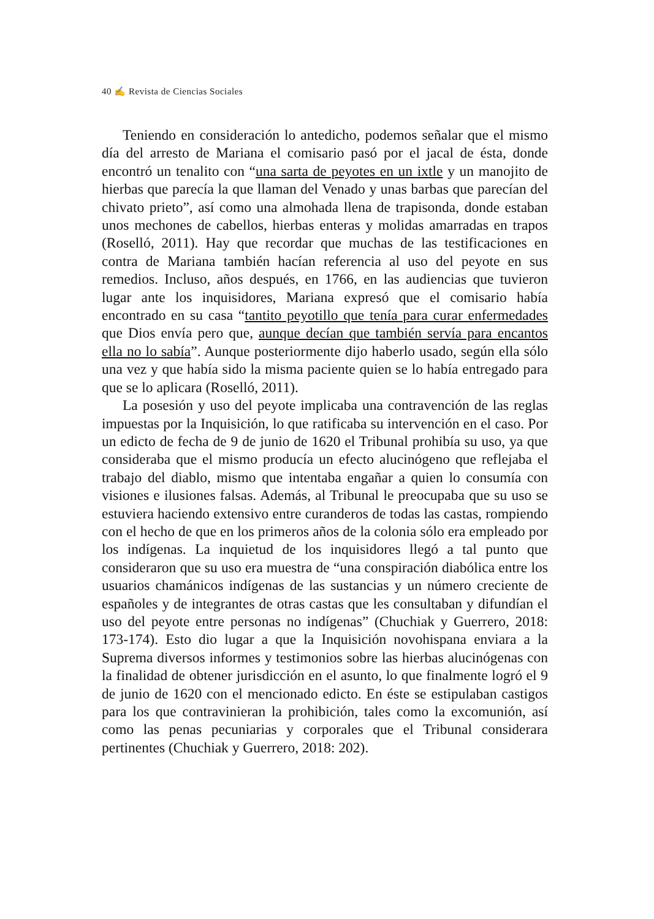40 ✍ Revista de Ciencias Sociales
Teniendo en consideración lo antedicho, podemos señalar que el mismo día del arresto de Mariana el comisario pasó por el jacal de ésta, donde encontró un tenalito con “una sarta de peyotes en un ixtle y un manojito de hierbas que parecía la que llaman del Venado y unas barbas que parecían del chivato prieto”, así como una almohada llena de trapisonda, donde estaban unos mechones de cabellos, hierbas enteras y molidas amarradas en trapos (Roselló, 2011). Hay que recordar que muchas de las testificaciones en contra de Mariana también hacían referencia al uso del peyote en sus remedios. Incluso, años después, en 1766, en las audiencias que tuvieron lugar ante los inquisidores, Mariana expresó que el comisario había encontrado en su casa “tantito peyotillo que tenía para curar enfermedades que Dios envía pero que, aunque decían que también servía para encantos ella no lo sabía”. Aunque posteriormente dijo haberlo usado, según ella sólo una vez y que había sido la misma paciente quien se lo había entregado para que se lo aplicara (Roselló, 2011).
La posesión y uso del peyote implicaba una contravención de las reglas impuestas por la Inquisición, lo que ratificaba su intervención en el caso. Por un edicto de fecha de 9 de junio de 1620 el Tribunal prohibía su uso, ya que consideraba que el mismo producía un efecto alucinógeno que reflejaba el trabajo del diablo, mismo que intentaba engañar a quien lo consumía con visiones e ilusiones falsas. Además, al Tribunal le preocupaba que su uso se estuviera haciendo extensivo entre curanderos de todas las castas, rompiendo con el hecho de que en los primeros años de la colonia sólo era empleado por los indígenas. La inquietud de los inquisidores llegó a tal punto que consideraron que su uso era muestra de “una conspiración diabólica entre los usuarios chamánicos indígenas de las sustancias y un número creciente de españoles y de integrantes de otras castas que les consultaban y difundían el uso del peyote entre personas no indígenas” (Chuchiak y Guerrero, 2018: 173-174). Esto dio lugar a que la Inquisición novohispana enviara a la Suprema diversos informes y testimonios sobre las hierbas alucinógenas con la finalidad de obtener jurisdicción en el asunto, lo que finalmente logró el 9 de junio de 1620 con el mencionado edicto. En éste se estipulaban castigos para los que contravinieran la prohibición, tales como la excomunión, así como las penas pecuniarias y corporales que el Tribunal considerara pertinentes (Chuchiak y Guerrero, 2018: 202).